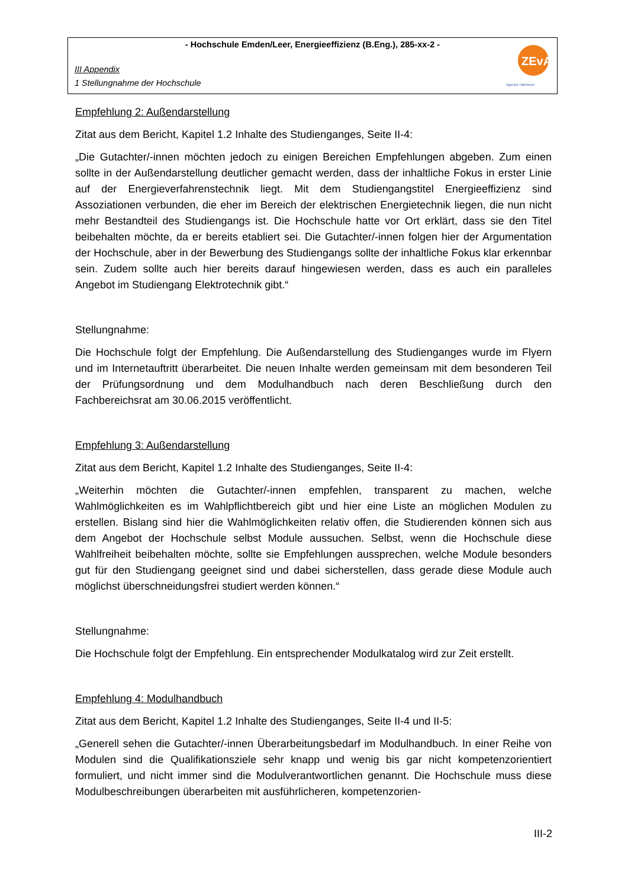- Hochschule Emden/Leer, Energieeffizienz (B.Eng.), 285-xx-2 -
III Appendix
1 Stellungnahme der Hochschule
ZEvA
Agentur Hannover
Empfehlung 2: Außendarstellung
Zitat aus dem Bericht, Kapitel 1.2 Inhalte des Studienganges, Seite II-4:
„Die Gutachter/-innen möchten jedoch zu einigen Bereichen Empfehlungen abgeben. Zum einen sollte in der Außendarstellung deutlicher gemacht werden, dass der inhaltliche Fokus in erster Linie auf der Energieverfahrenstechnik liegt. Mit dem Studiengangstitel Energieeffizienz sind Assoziationen verbunden, die eher im Bereich der elektrischen Energietechnik liegen, die nun nicht mehr Bestandteil des Studiengangs ist. Die Hochschule hatte vor Ort erklärt, dass sie den Titel beibehalten möchte, da er bereits etabliert sei. Die Gutachter/-innen folgen hier der Argumentation der Hochschule, aber in der Bewerbung des Studiengangs sollte der inhaltliche Fokus klar erkennbar sein. Zudem sollte auch hier bereits darauf hingewiesen werden, dass es auch ein paralleles Angebot im Studiengang Elektrotechnik gibt.“
Stellungnahme:
Die Hochschule folgt der Empfehlung. Die Außendarstellung des Studienganges wurde im Flyern und im Internetauftritt überarbeitet. Die neuen Inhalte werden gemeinsam mit dem besonderen Teil der Prüfungsordnung und dem Modulhandbuch nach deren Beschließung durch den Fachbereichsrat am 30.06.2015 veröffentlicht.
Empfehlung 3: Außendarstellung
Zitat aus dem Bericht, Kapitel 1.2 Inhalte des Studienganges, Seite II-4:
„Weiterhin möchten die Gutachter/-innen empfehlen, transparent zu machen, welche Wahlmöglichkeiten es im Wahlpflichtbereich gibt und hier eine Liste an möglichen Modulen zu erstellen. Bislang sind hier die Wahlmöglichkeiten relativ offen, die Studierenden können sich aus dem Angebot der Hochschule selbst Module aussuchen. Selbst, wenn die Hochschule diese Wahlfreiheit beibehalten möchte, sollte sie Empfehlungen aussprechen, welche Module besonders gut für den Studiengang geeignet sind und dabei sicherstellen, dass gerade diese Module auch möglichst überschneidungsfrei studiert werden können.“
Stellungnahme:
Die Hochschule folgt der Empfehlung. Ein entsprechender Modulkatalog wird zur Zeit erstellt.
Empfehlung 4: Modulhandbuch
Zitat aus dem Bericht, Kapitel 1.2 Inhalte des Studienganges, Seite II-4 und II-5:
„Generell sehen die Gutachter/-innen Überarbeitungsbedarf im Modulhandbuch. In einer Reihe von Modulen sind die Qualifikationsziele sehr knapp und wenig bis gar nicht kompetenzorientiert formuliert, und nicht immer sind die Modulverantwortlichen genannt. Die Hochschule muss diese Modulbeschreibungen überarbeiten mit ausführlicheren, kompetenzorien-
III-2